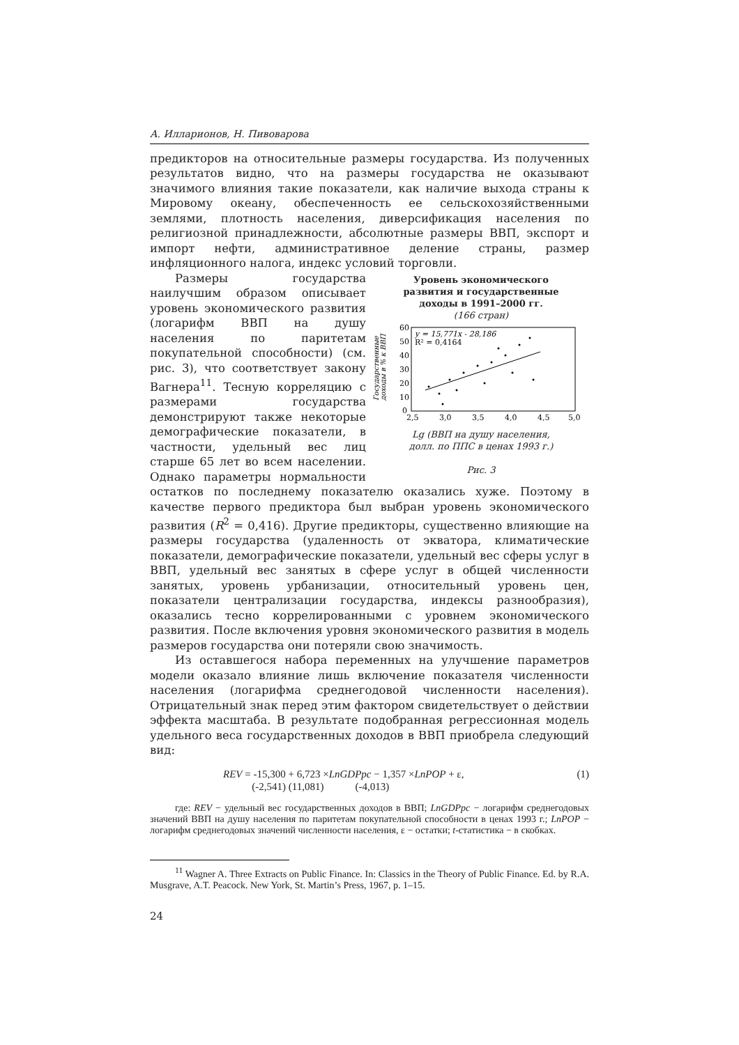А. Илларионов, Н. Пивоварова
предикторов на относительные размеры государства. Из полученных результатов видно, что на размеры государства не оказывают значимого влияния такие показатели, как наличие выхода страны к Мировому океану, обеспеченность ее сельскохозяйственными землями, плотность населения, диверсификация населения по религиозной принадлежности, абсолютные размеры ВВП, экспорт и импорт нефти, административное деление страны, размер инфляционного налога, индекс условий торговли.
Уровень экономического
развития и государственные
доходы в 1991–2000 гг.
(166 стран)
Государственные
доходы в % к ВВП
60
50
40
30
20
10
0
2,5
3,0
3,5
4,0
4,5
5,0
y = 15,771x - 28,186
R² = 0,4164
Lg (ВВП на душу населения,
долл. по ППС в ценах 1993 г.)
Рис. 3
Размеры государства наилучшим образом описывает уровень экономического развития (логарифм ВВП на душу населения по паритетам покупательной способности) (см. рис. 3), что соответствует закону Вагнера<sup>11</sup>. Тесную корреляцию с размерами государства демонстрируют также некоторые демографические показатели, в частности, удельный вес лиц старше 65 лет во всем населении. Однако параметры нормальности остатков по последнему показателю оказались хуже. Поэтому в качестве первого предиктора был выбран уровень экономического развития (R<sup>2</sup> = 0,416). Другие предикторы, существенно влияющие на размеры государства (удаленность от экватора, климатические показатели, демографические показатели, удельный вес сферы услуг в ВВП, удельный вес занятых в сфере услуг в общей численности занятых, уровень урбанизации, относительный уровень цен, показатели централизации государства, индексы разнообразия), оказались тесно коррелированными с уровнем экономического развития. После включения уровня экономического развития в модель размеров государства они потеряли свою значимость.
Из оставшегося набора переменных на улучшение параметров модели оказало влияние лишь включение показателя численности населения (логарифма среднегодовой численности населения). Отрицательный знак перед этим фактором свидетельствует о действии эффекта масштаба. В результате подобранная регрессионная модель удельного веса государственных доходов в ВВП приобрела следующий вид:
REV = -15,300 + 6,723 ×LnGDPpc − 1,357 ×LnPOP + ε,
(-2,541) (11,081) (-4,013)
(1)
где: REV − удельный вес государственных доходов в ВВП; LnGDPpc − логарифм среднегодовых значений ВВП на душу населения по паритетам покупательной способности в ценах 1993 г.; LnPOP − логарифм среднегодовых значений численности населения, ε − остатки; t-статистика − в скобках.
<sup>11</sup> Wagner A. Three Extracts on Public Finance. In: Classics in the Theory of Public Finance. Ed. by R.A. Musgrave, A.T. Peacock. New York, St. Martin’s Press, 1967, p. 1–15.
24